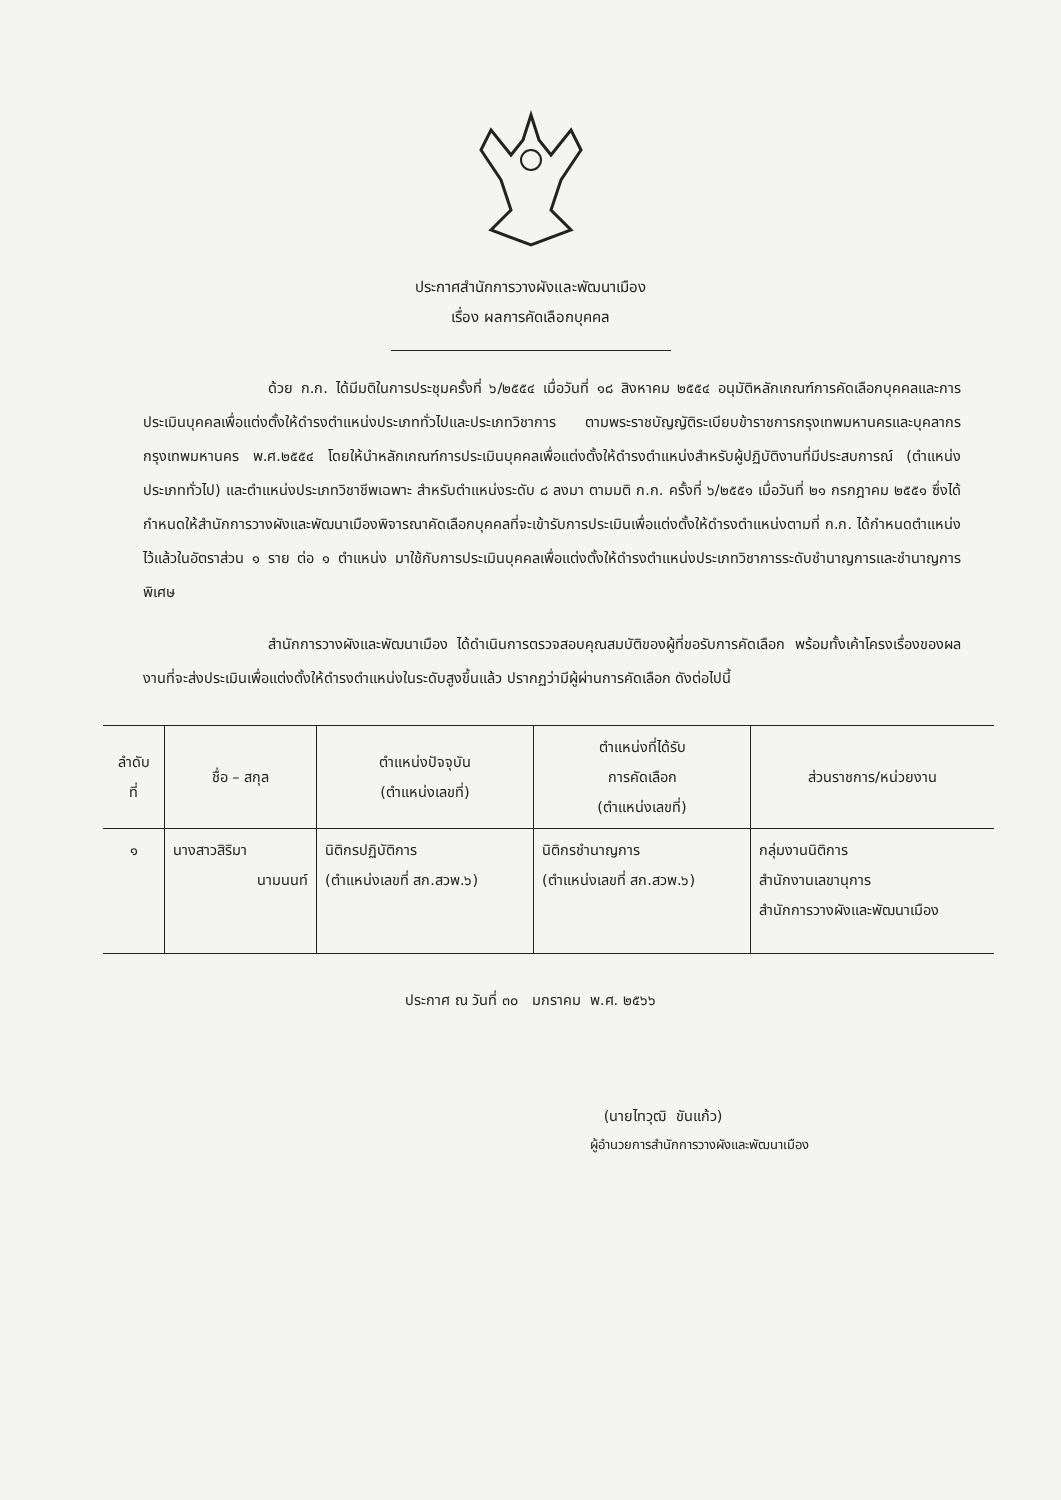ประกาศสำนักการวางผังและพัฒนาเมือง
เรื่อง ผลการคัดเลือกบุคคล
ด้วย ก.ก. ได้มีมติในการประชุมครั้งที่ ๖/๒๕๕๔ เมื่อวันที่ ๑๘ สิงหาคม ๒๕๕๔ อนุมัติหลักเกณฑ์การคัดเลือกบุคคลและการประเมินบุคคลเพื่อแต่งตั้งให้ดำรงตำแหน่งประเภททั่วไปและประเภทวิชาการ ตามพระราชบัญญัติระเบียบข้าราชการกรุงเทพมหานครและบุคลากรกรุงเทพมหานคร พ.ศ.๒๕๕๔ โดยให้นำหลักเกณฑ์การประเมินบุคคลเพื่อแต่งตั้งให้ดำรงตำแหน่งสำหรับผู้ปฏิบัติงานที่มีประสบการณ์ (ตำแหน่งประเภททั่วไป) และตำแหน่งประเภทวิชาชีพเฉพาะ สำหรับตำแหน่งระดับ ๘ ลงมา ตามมติ ก.ก. ครั้งที่ ๖/๒๕๕๑ เมื่อวันที่ ๒๑ กรกฎาคม ๒๕๕๑ ซึ่งได้กำหนดให้สำนักการวางผังและพัฒนาเมืองพิจารณาคัดเลือกบุคคลที่จะเข้ารับการประเมินเพื่อแต่งตั้งให้ดำรงตำแหน่งตามที่ ก.ก. ได้กำหนดตำแหน่งไว้แล้วในอัตราส่วน ๑ ราย ต่อ ๑ ตำแหน่ง มาใช้กับการประเมินบุคคลเพื่อแต่งตั้งให้ดำรงตำแหน่งประเภทวิชาการระดับชำนาญการและชำนาญการพิเศษ
สำนักการวางผังและพัฒนาเมือง ได้ดำเนินการตรวจสอบคุณสมบัติของผู้ที่ขอรับการคัดเลือก พร้อมทั้งเค้าโครงเรื่องของผลงานที่จะส่งประเมินเพื่อแต่งตั้งให้ดำรงตำแหน่งในระดับสูงขึ้นแล้ว ปรากฏว่ามีผู้ผ่านการคัดเลือก ดังต่อไปนี้
| ลำดับ ที่ | ชื่อ – สกุล | ตำแหน่งปัจจุบัน (ตำแหน่งเลขที่) | ตำแหน่งที่ได้รับ การคัดเลือก (ตำแหน่งเลขที่) | ส่วนราชการ/หน่วยงาน |
| --- | --- | --- | --- | --- |
| ๑ | นางสาวสิริมา นามนนท์ | นิติกรปฏิบัติการ (ตำแหน่งเลขที่ สก.สวพ.๖) | นิติกรชำนาญการ (ตำแหน่งเลขที่ สก.สวพ.๖) | กลุ่มงานนิติการ สำนักงานเลขานุการ สำนักการวางผังและพัฒนาเมือง |
ประกาศ ณ วันที่ ๓๐ มกราคม พ.ศ. ๒๕๖๖
(นายไทวุฒิ ขันแก้ว)
ผู้อำนวยการสำนักการวางผังและพัฒนาเมือง